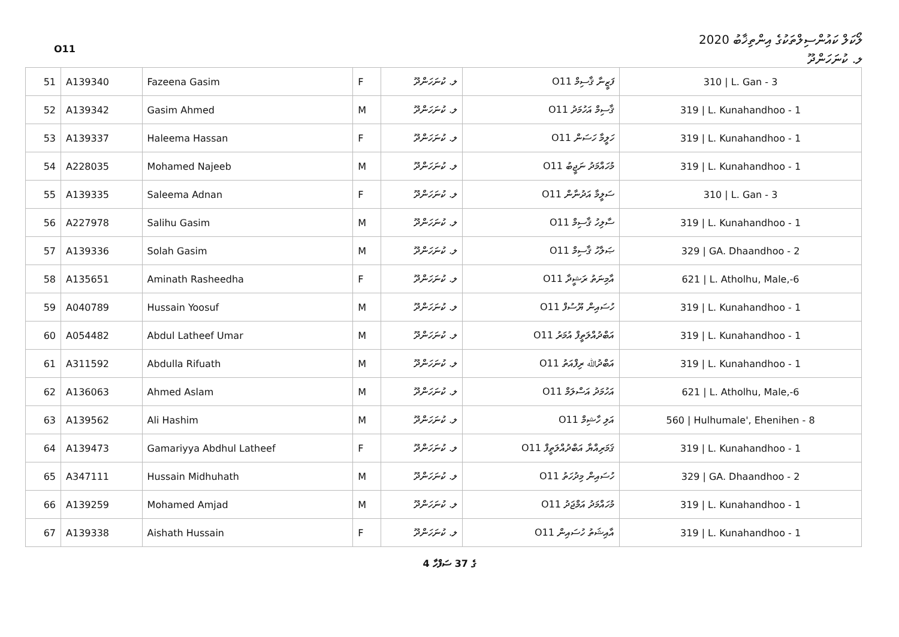O11
ލޯކަލް ކައުންސިލްތަކުގެ އިންތިޚާބު 2020
ލ. ކުނަހަންދޫ
| 51 | A139340 | Fazeena Gasim | F | ލ. ކުނަހަންދޫ | ފަޒީނާ ޤާސިމް O11 | 310 / L. Gan - 3 |
| 52 | A139342 | Gasim Ahmed | M | ލ. ކުނަހަންދޫ | ޤާސިމް އަހުމަދު O11 | 319 / L. Kunahandhoo - 1 |
| 53 | A139337 | Haleema Hassan | F | ލ. ކުނަހަންދޫ | ހަލީމާ ހަސަން O11 | 319 / L. Kunahandhoo - 1 |
| 54 | A228035 | Mohamed Najeeb | M | ލ. ކުނަހަންދޫ | މުހައްމަދު ނަޖީބު O11 | 319 / L. Kunahandhoo - 1 |
| 55 | A139335 | Saleema Adnan | F | ލ. ކުނަހަންދޫ | ސަލީމާ އަދުނާން O11 | 310 / L. Gan - 3 |
| 56 | A227978 | Salihu Gasim | M | ލ. ކުނަހަންދޫ | ސާލިހު ޤާސިމް O11 | 319 / L. Kunahandhoo - 1 |
| 57 | A139336 | Solah Gasim | M | ލ. ކުނަހަންދޫ | ޞަލާހު ޤާސިމް O11 | 329 / GA. Dhaandhoo - 2 |
| 58 | A135651 | Aminath Rasheedha | F | ލ. ކުނަހަންދޫ | އާމިނަތު ރަޝީދާ O11 | 621 / L. Atholhu, Male,-6 |
| 59 | A040789 | Hussain Yoosuf | M | ލ. ކުނަހަންދޫ | ހުސައިން ޔޫސުފް O11 | 319 / L. Kunahandhoo - 1 |
| 60 | A054482 | Abdul Latheef Umar | M | ލ. ކުނަހަންދޫ | އަބްދުއްލަތީފް އުމަރު O11 | 319 / L. Kunahandhoo - 1 |
| 61 | A311592 | Abdulla Rifuath | M | ލ. ކުނަހަންދޫ | އަބްދުﷲ ރިފްއަތު O11 | 319 / L. Kunahandhoo - 1 |
| 62 | A136063 | Ahmed Aslam | M | ލ. ކުނަހަންދޫ | އަހުމަދު އަސްލަމް O11 | 621 / L. Atholhu, Male,-6 |
| 63 | A139562 | Ali Hashim | M | ލ. ކުނަހަންދޫ | އަލި ހާޝިމް O11 | 560 / Hulhumale', Ehenihen - 8 |
| 64 | A139473 | Gamariyya Abdhul Latheef | F | ލ. ކުނަހަންދޫ | ޤަމަރިއްޔާ އަބްދުއްލަތީފް O11 | 319 / L. Kunahandhoo - 1 |
| 65 | A347111 | Hussain Midhuhath | M | ލ. ކުނަހަންދޫ | ހުސައިން މިދުހަތު O11 | 329 / GA. Dhaandhoo - 2 |
| 66 | A139259 | Mohamed Amjad | M | ލ. ކުނަހަންދޫ | މުހައްމަދު އަމްޖަދު O11 | 319 / L. Kunahandhoo - 1 |
| 67 | A139338 | Aishath Hussain | F | ލ. ކުނަހަންދޫ | އާއިޝަތު ހުސައިން O11 | 319 / L. Kunahandhoo - 1 |
4 ގެ 37 ސަފްހާ